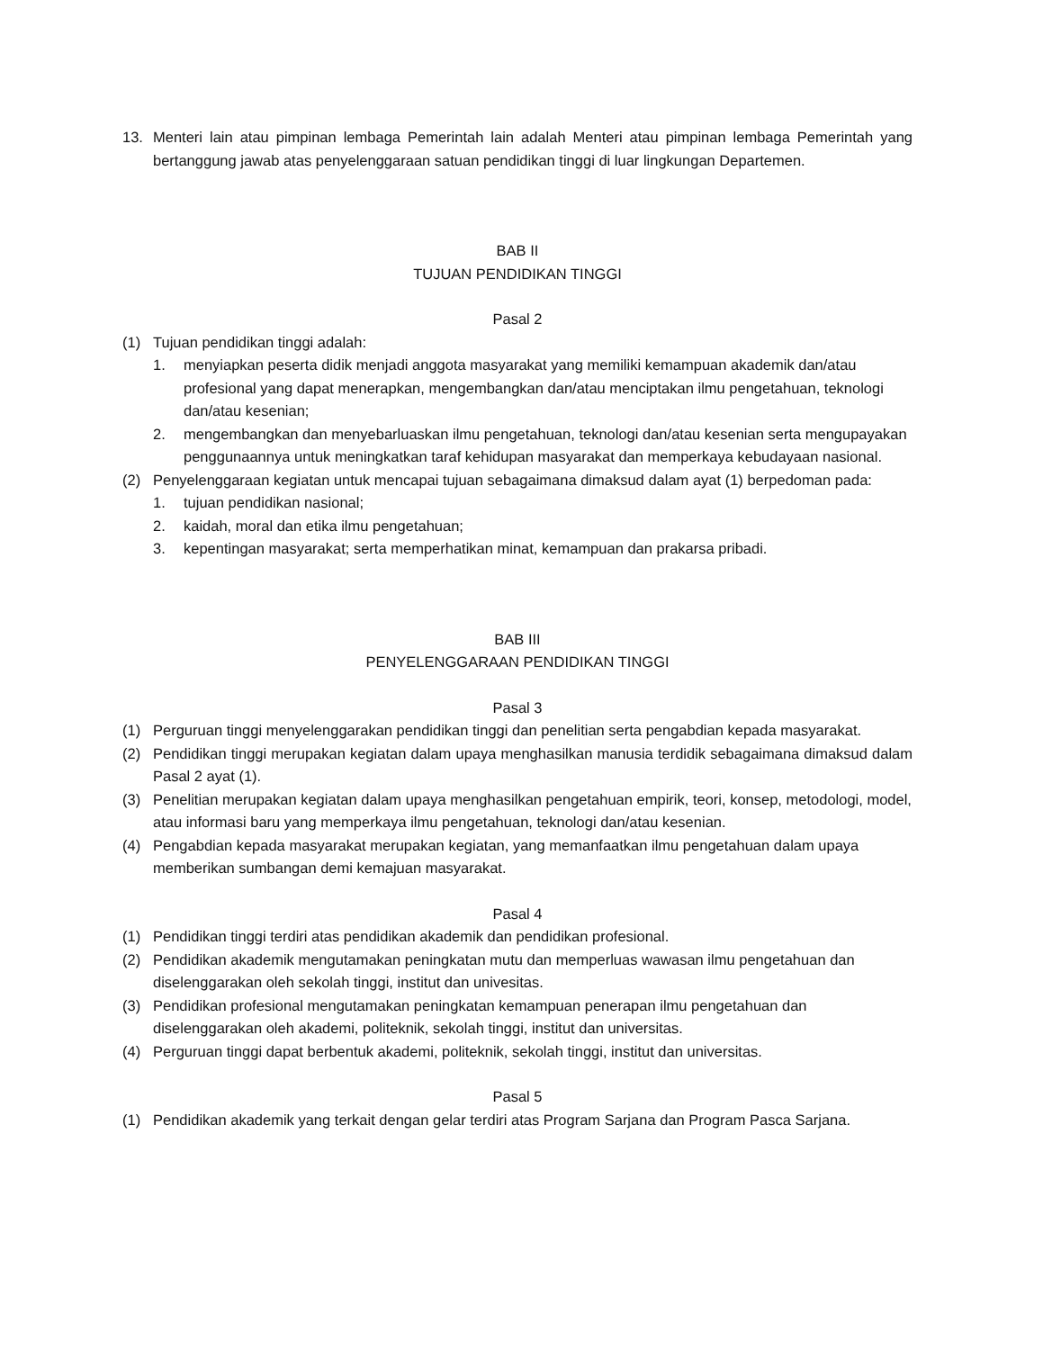13. Menteri lain atau pimpinan lembaga Pemerintah lain adalah Menteri atau pimpinan lembaga Pemerintah yang bertanggung jawab atas penyelenggaraan satuan pendidikan tinggi di luar lingkungan Departemen.
BAB II
TUJUAN PENDIDIKAN TINGGI
Pasal 2
(1) Tujuan pendidikan tinggi adalah:
1. menyiapkan peserta didik menjadi anggota masyarakat yang memiliki kemampuan akademik dan/atau profesional yang dapat menerapkan, mengembangkan dan/atau menciptakan ilmu pengetahuan, teknologi dan/atau kesenian;
2. mengembangkan dan menyebarluaskan ilmu pengetahuan, teknologi dan/atau kesenian serta mengupayakan penggunaannya untuk meningkatkan taraf kehidupan masyarakat dan memperkaya kebudayaan nasional.
(2) Penyelenggaraan kegiatan untuk mencapai tujuan sebagaimana dimaksud dalam ayat (1) berpedoman pada:
1. tujuan pendidikan nasional;
2. kaidah, moral dan etika ilmu pengetahuan;
3. kepentingan masyarakat; serta memperhatikan minat, kemampuan dan prakarsa pribadi.
BAB III
PENYELENGGARAAN PENDIDIKAN TINGGI
Pasal 3
(1) Perguruan tinggi menyelenggarakan pendidikan tinggi dan penelitian serta pengabdian kepada masyarakat.
(2) Pendidikan tinggi merupakan kegiatan dalam upaya menghasilkan manusia terdidik sebagaimana dimaksud dalam Pasal 2 ayat (1).
(3) Penelitian merupakan kegiatan dalam upaya menghasilkan pengetahuan empirik, teori, konsep, metodologi, model, atau informasi baru yang memperkaya ilmu pengetahuan, teknologi dan/atau kesenian.
(4) Pengabdian kepada masyarakat merupakan kegiatan, yang memanfaatkan ilmu pengetahuan dalam upaya memberikan sumbangan demi kemajuan masyarakat.
Pasal 4
(1) Pendidikan tinggi terdiri atas pendidikan akademik dan pendidikan profesional.
(2) Pendidikan akademik mengutamakan peningkatan mutu dan memperluas wawasan ilmu pengetahuan dan diselenggarakan oleh sekolah tinggi, institut dan univesitas.
(3) Pendidikan profesional mengutamakan peningkatan kemampuan penerapan ilmu pengetahuan dan diselenggarakan oleh akademi, politeknik, sekolah tinggi, institut dan universitas.
(4) Perguruan tinggi dapat berbentuk akademi, politeknik, sekolah tinggi, institut dan universitas.
Pasal 5
(1) Pendidikan akademik yang terkait dengan gelar terdiri atas Program Sarjana dan Program Pasca Sarjana.